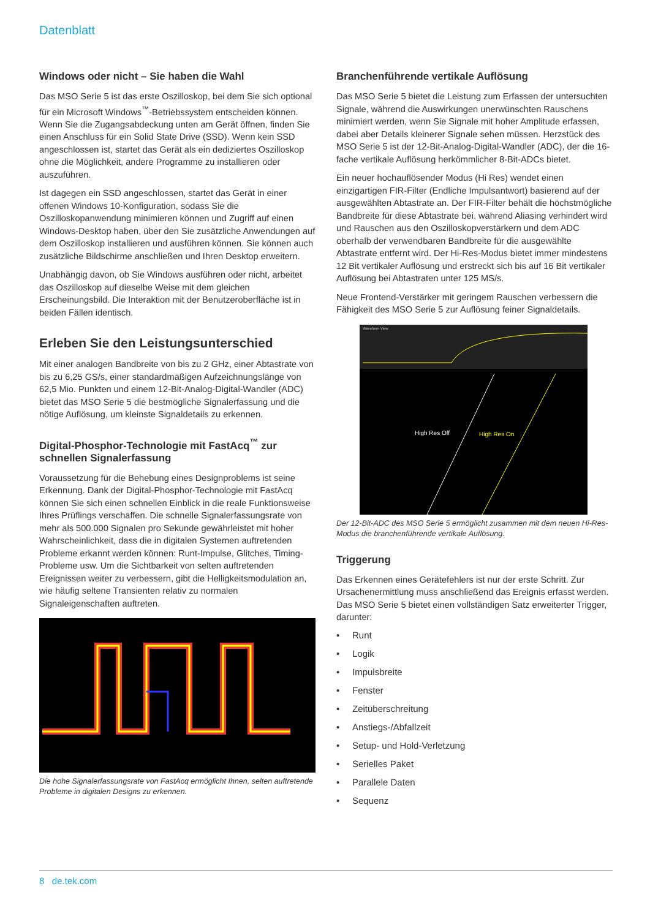Datenblatt
Windows oder nicht – Sie haben die Wahl
Das MSO Serie 5 ist das erste Oszilloskop, bei dem Sie sich optional für ein Microsoft Windows<sup>™</sup>-Betriebssystem entscheiden können. Wenn Sie die Zugangsabdeckung unten am Gerät öffnen, finden Sie einen Anschluss für ein Solid State Drive (SSD). Wenn kein SSD angeschlossen ist, startet das Gerät als ein dediziertes Oszilloskop ohne die Möglichkeit, andere Programme zu installieren oder auszuführen.
Ist dagegen ein SSD angeschlossen, startet das Gerät in einer offenen Windows 10-Konfiguration, sodass Sie die Oszilloskopanwendung minimieren können und Zugriff auf einen Windows-Desktop haben, über den Sie zusätzliche Anwendungen auf dem Oszilloskop installieren und ausführen können. Sie können auch zusätzliche Bildschirme anschließen und Ihren Desktop erweitern.
Unabhängig davon, ob Sie Windows ausführen oder nicht, arbeitet das Oszilloskop auf dieselbe Weise mit dem gleichen Erscheinungsbild. Die Interaktion mit der Benutzeroberfläche ist in beiden Fällen identisch.
Erleben Sie den Leistungsunterschied
Mit einer analogen Bandbreite von bis zu 2 GHz, einer Abtastrate von bis zu 6,25 GS/s, einer standardmäßigen Aufzeichnungslänge von 62,5 Mio. Punkten und einem 12-Bit-Analog-Digital-Wandler (ADC) bietet das MSO Serie 5 die bestmögliche Signalerfassung und die nötige Auflösung, um kleinste Signaldetails zu erkennen.
Digital-Phosphor-Technologie mit FastAcq<sup>™</sup> zur schnellen Signalerfassung
Voraussetzung für die Behebung eines Designproblems ist seine Erkennung. Dank der Digital-Phosphor-Technologie mit FastAcq können Sie sich einen schnellen Einblick in die reale Funktionsweise Ihres Prüflings verschaffen. Die schnelle Signalerfassungsrate von mehr als 500.000 Signalen pro Sekunde gewährleistet mit hoher Wahrscheinlichkeit, dass die in digitalen Systemen auftretenden Probleme erkannt werden können: Runt-Impulse, Glitches, Timing-Probleme usw. Um die Sichtbarkeit von selten auftretenden Ereignissen weiter zu verbessern, gibt die Helligkeitsmodulation an, wie häufig seltene Transienten relativ zu normalen Signaleigenschaften auftreten.
Die hohe Signalerfassungsrate von FastAcq ermöglicht Ihnen, selten auftretende Probleme in digitalen Designs zu erkennen.
Branchenführende vertikale Auflösung
Das MSO Serie 5 bietet die Leistung zum Erfassen der untersuchten Signale, während die Auswirkungen unerwünschten Rauschens minimiert werden, wenn Sie Signale mit hoher Amplitude erfassen, dabei aber Details kleinerer Signale sehen müssen. Herzstück des MSO Serie 5 ist der 12-Bit-Analog-Digital-Wandler (ADC), der die 16-fache vertikale Auflösung herkömmlicher 8-Bit-ADCs bietet.
Ein neuer hochauflösender Modus (Hi Res) wendet einen einzigartigen FIR-Filter (Endliche Impulsantwort) basierend auf der ausgewählten Abtastrate an. Der FIR-Filter behält die höchstmögliche Bandbreite für diese Abtastrate bei, während Aliasing verhindert wird und Rauschen aus den Oszilloskopverstärkern und dem ADC oberhalb der verwendbaren Bandbreite für die ausgewählte Abtastrate entfernt wird. Der Hi-Res-Modus bietet immer mindestens 12 Bit vertikaler Auflösung und erstreckt sich bis auf 16 Bit vertikaler Auflösung bei Abtastraten unter 125 MS/s.
Neue Frontend-Verstärker mit geringem Rauschen verbessern die Fähigkeit des MSO Serie 5 zur Auflösung feiner Signaldetails.
Waveform View
High Res Off
High Res On
Der 12-Bit-ADC des MSO Serie 5 ermöglicht zusammen mit dem neuen Hi-Res-Modus die branchenführende vertikale Auflösung.
Triggerung
Das Erkennen eines Gerätefehlers ist nur der erste Schritt. Zur Ursachenermittlung muss anschließend das Ereignis erfasst werden. Das MSO Serie 5 bietet einen vollständigen Satz erweiterter Trigger, darunter:
• Runt
• Logik
• Impulsbreite
• Fenster
• Zeitüberschreitung
• Anstiegs-/Abfallzeit
• Setup- und Hold-Verletzung
• Serielles Paket
• Parallele Daten
• Sequenz
8 de.tek.com